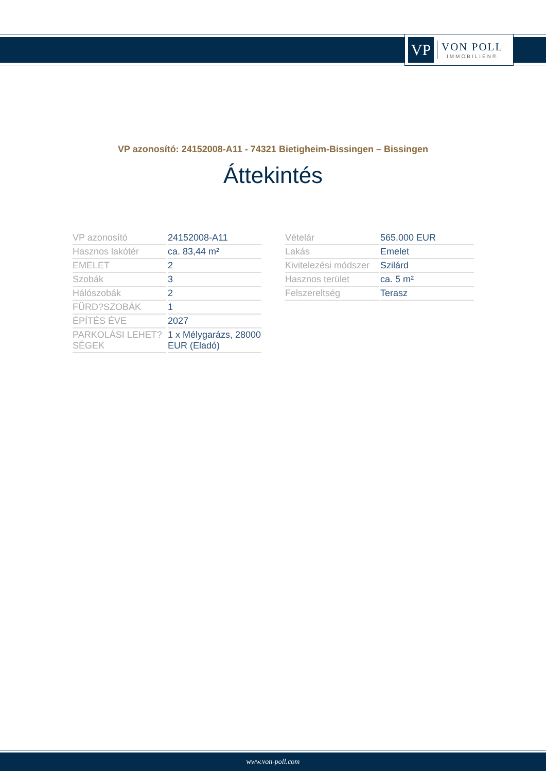VP
VON POLL
IMMOBILIEN®
VP azonosító: 24152008-A11 - 74321 Bietigheim-Bissingen – Bissingen
Áttekintés
| VP azonosító | 24152008-A11 |
| Hasznos lakótér | ca. 83,44 m² |
| EMELET | 2 |
| Szobák | 3 |
| Hálószobák | 2 |
| FÜRD?SZOBÁK | 1 |
| ÉPÍTÉS ÉVE | 2027 |
| PARKOLÁSI LEHET?SÉGEK | 1 x Mélygarázs, 28000 EUR (Eladó) |
| Vételár | 565.000 EUR |
| Lakás | Emelet |
| Kivitelezési módszer | Szilárd |
| Hasznos terület | ca. 5 m² |
| Felszereltség | Terasz |
www.von-poll.com